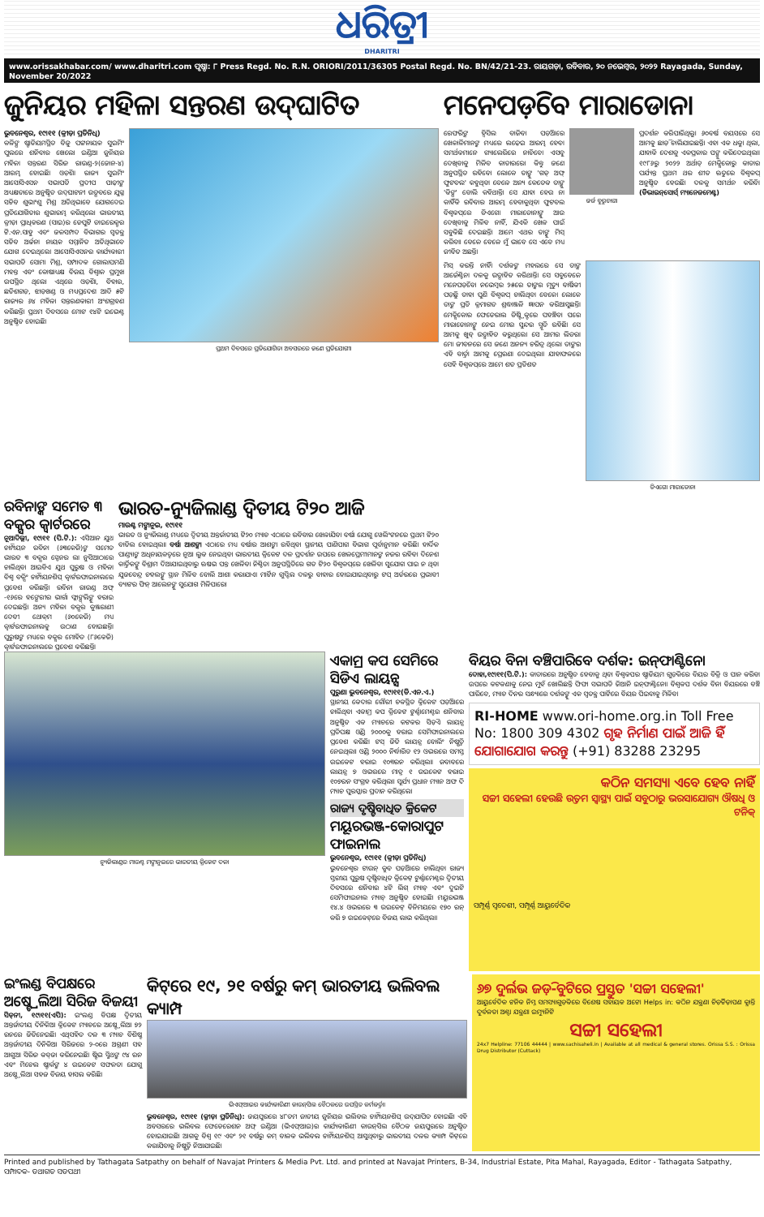ଧରିତ୍ରୀ DHARITRI
www.orissakhabar.com/ www.dharitri.com ପୃଷ୍ଠା: ୮ Press Regd. No. R.N. ORIORI/2011/36305 Postal Regd. No. BN/42/21-23. ରାୟଗଡ଼ା, ରବିବାର, ୨୦ ନଭେମ୍ବର, ୨୦୨୨ Rayagada, Sunday, November 20/2022
ଜୁନିୟର ମହିଳା ସନ୍ତରଣ ଉଦ୍‌ଘାଟିତ
ଭୁବନେଶ୍ୱର, ୧୯।୧୧ (କ୍ରୀଡ଼ା ପ୍ରତିନିଧି)
କଳିଙ୍ଗ ଷ୍ଟାଡିୟମସ୍ଥିତ ବିଜୁ ପଟ୍ଟନାୟକ ସୁଇମିଂ ପୁଲରେ ଶନିବାର ଖେଲୋ ଇଣ୍ଡିଆ ଜୁନିୟର ମହିଳା ସନ୍ତରଣ ସିରିଜ ରାଉଣ୍ଡ-୨(ଜୋନ-୪) ଆରମ୍ଭ ହୋଇଛି। ଓଡ଼ିଶା ରାଜ୍ୟ ସୁଇମିଂ ଆସୋସିଏସନ ସଭାପତି ପ୍ରଦୀପ ପାଢ଼ୀଙ୍କ ଅଧ୍ୟକ୍ଷତାରେ ଅନୁଷ୍ଠିତ ଉଦ୍‌ଘାଟନୀ ଉତ୍ସବରେ ଯୁଗ୍ମ ସଚିବ ଶୁଭାଂଶୁ ମିଶ୍ର ଅତିଥିଭାବେ ଯୋଗଦେଇ ପ୍ରତିଯୋଗିତାର ଶୁଭାରମ୍ଭ କରିଥିଲେ। ଭାରତୀୟ କ୍ରୀଡ଼ା ପ୍ରାଧିକରଣ (ସାଇ)ର ଡେପୁଟି ଡାଇରେକ୍ଟର ଟି.ଏନ.ସାହୁ ଏବଂ ଜଳସମ୍ପଦ ବିଭାଗର ସ୍ୱତନ୍ତ୍ର ସଚିବ ଅର୍ଚ୍ଚନା ନାୟକ ସମ୍ମାନିତ ଅତିଥିଭାବେ ଯୋଗ ଦେଇଥିଲେ। ଆସୋସିଏସନର କାର୍ଯ୍ୟକାରୀ ସଭାପତି ସୋମା ମିଶ୍ର, ସମ୍ପାଦକ ଗୋଲାପମଣି ମହନ୍ତ ଏବଂ କୋଷାଧ୍ୟକ୍ଷ ବିଜୟ ବିଶ୍ୱାଳ ପ୍ରମୁଖ ଉପସ୍ଥିତ ଥିଲେ। ଏଥିରେ ଓଡ଼ିଶା, ବିହାର, ଛତିଶଗଡ଼, ଝାଡ଼ଖଣ୍ଡ ଓ ମଧ୍ୟପ୍ରଦେଶ ଆଦି ୫ଟି ରାଜ୍ୟର ୬୪ ମହିଳା ସନ୍ତରଣକାରୀ ଅଂଶଗ୍ରହଣ କରିଛନ୍ତି। ପ୍ରଥମ ଦିବସରେ ମୋଟ ୧୪ଟି ଇଭେଣ୍ଟ ଅନୁଷ୍ଠିତ ହୋଇଛି।
ପ୍ରଥମ ଦିବସରେ ପ୍ରତିଯୋଗିତା ଅବସରରେ ଜଣେ ପ୍ରତିଯୋଗୀ।
ମନେପଡ଼ିବେ ମାରାଡୋନା
ରେଫରିଙ୍କ ହ୍ୱିସିଲ ବାଜିବ। ପଡ଼ିଆରେ ଖେଳାଳିମାନଙ୍କ ମଧ୍ୟରେ ଲଢ଼େଇ ଆରମ୍ଭ ହେବ। ସମର୍ଥକମାନେ ଗ୍ୟାଲେରିରେ ନାଚିବେ। ଏସବୁ ଦେଖିବାକୁ ମିଳିବ କାତାରରେ। କିନ୍ତୁ ଜଣେ ଅନୁପସ୍ଥିତ ରହିବେ। ଲୋକେ ତାଙ୍କୁ 'ଗଡ୍ ଅଫ୍ ଫୁଟବଲ' କହୁଥିବା ବେଳେ ଅନ୍ୟ କେତେକ ତାଙ୍କୁ 'କିଙ୍ଗ' ବୋଲି କହିଥାନ୍ତି। ସେ ଯାହା ହେଉ ନା କାହିଁକି ରବିବାର ଆରମ୍ଭ ହେବାକୁଥିବା ଫୁଟବଲ ବିଶ୍ୱକପ୍‌ରେ ଡିଏଗୋ ମାରାଡୋନାଙ୍କୁ ଆଉ ଦେଖିବାକୁ ମିଳିବ ନାହିଁ, ଯିଏକି ଖେଳ ପାଇଁ ସବୁକିଛି ଦେଇଛନ୍ତି। ଆମେ ଏଥର ତାଙ୍କୁ ମିସ୍ କରିବା। ବେଳେ ବେଳେ ମୁଁ ଭାବେ ସେ ଏବେ ମଧ୍ୟ ଜୀବିତ ଅଛନ୍ତି।
ଜର୍ଜ ବୁରୁଚାଗା
ପ୍ରଦର୍ଶନ କରିପାରିଥିଲୁ। ୬୦ବର୍ଷ ବୟସରେ ସେ ଆମକୁ ଛାଡ଼ି ଚାଲିଯାଇଛନ୍ତି। ଏହା ଏକ ଧକ୍କା ଥିଲା, ଯାହାକି ଦେଶକୁ ଏକପ୍ରକାର ପଙ୍ଗୁ କରିଦେଇଥିଲା। ୧୯୮୬ରୁ ୨୦୨୨ ଅର୍ଥାତ୍ ମେକ୍ସିକୋରୁ କାତାର ପର୍ଯ୍ୟନ୍ତ ପ୍ରଥମ ଥର ଶୀତ ଋତୁରେ ବିଶ୍ୱକପ୍ ଅନୁଷ୍ଠିତ ହେଉଛି। ଦଳକୁ ସମର୍ଥନ କରିବି। (ଡିଭାଇନ୍‌ସୋର୍ସ୍ ମ୍ୟାନେଜମେଣ୍ଟ)
ମିସ୍ କରନ୍ତି ନାହିଁ। ଦର୍ଶକଙ୍କ ମହଲରେ ସେ ତାଙ୍କ ଆର୍ଜେଣ୍ଟିନା ଦଳକୁ ଉତ୍ସାହିତ କରିଥାନ୍ତି। ସେ ସବୁବେଳେ ମନେପଡ଼ିବେ। ନଭେମ୍ବର ୨୫ରେ ତାଙ୍କର ମୃତ୍ୟୁ ବାର୍ଷିକୀ ପଡ଼ୁଛି ତାହା ପୁଣି ବିଶ୍ୱକପ୍ ଚାଲିଥିବା ବେଳେ। ଲୋକେ ତାଙ୍କ ପ୍ରତି କ୍ରମାଗତ ଶ୍ରଦ୍ଧାଞ୍ଜଳି ଜ୍ଞାପନ କରିଆସୁଛନ୍ତି। ମେକ୍ସିକୋର ଫେଡେରାଲ ଡିଷ୍ଟ୍ରିକ୍ଟରେ ପହଞ୍ଚିବା ପରେ ମାରାଡୋନାଙ୍କୁ ନେଇ ମୋର ସୁନ୍ଦର ସ୍ମୃତି ରହିଛି। ସେ ଆମକୁ ଖୁବ୍ ଉତ୍ସାହିତ କରୁଥିଲେ। ସେ ଆମର ଲିଡର। ମୋ ଜୀବନରେ ସେ ଜଣେ ଅନନ୍ୟ ଚରିତ୍ର ଥିଲେ। ତାଙ୍କର ଏହି ବାର୍ତ୍ତା ଆମକୁ ପ୍ରେରଣା ଦେଇଥିଲା। ଯାହାଫଳରେ ସେହି ବିଶ୍ୱକପ୍‌ରେ ଆମେ ଶତ ପ୍ରତିଶତ
ଡିଏଗୋ ମାରାଡୋନା
ରବିନାଙ୍କ ସମେତ ୩ ବକ୍ସର କ୍ୱାର୍ଟରରେ
ନୂଆଦିଲ୍ଲୀ, ୧୯।୧୧ (ପି.ଟି.): ଏସିଆନ ଯୁଥ ଚାମ୍ପିୟନ ରବିନା (୬୩କେଜି)ଙ୍କ ସମେତ ଭାରତ ୩ ବକ୍ସର ସ୍ପେନର ଲା ନୁସିଆଠାରେ ଚାଲିଥିବା ଆଇବିଏ ଯୁଥ ପୁରୁଷ ଓ ମହିଳା ବିଶ୍ୱ ବକ୍ସିଂ ଚାମ୍ପିୟନଶିପ୍ କ୍ୱାର୍ଟରଫାଇନାଲରେ ପ୍ରବେଶ କରିଛନ୍ତି। ରବିନା ରାଉଣ୍ଡ ଅଫ୍ -୧୬ରେ ହଙ୍ଗେରୀର ଭାର୍ଗା ଫ୍ଲାଙ୍ଗ୍‌ଲିଙ୍କୁ ହରାଇ ଦେଇଛନ୍ତି। ଅନ୍ୟ ମହିଳା ବକ୍ସର କୁଞ୍ଜରାଣୀ ଦେବୀ ଥୋକ୍‌ମ (୬୦କେଜି) ମଧ୍ୟ କ୍ୱାର୍ଟରଫାଇନାଲକୁ ଉଠାଣ ହୋଇଛନ୍ତି। ପୁରୁଷଙ୍କ ମଧ୍ୟରେ ବକ୍ସର ମୋହିତ (୮୬କେଜି) କ୍ୱାର୍ଟରଫାଇନାଲରେ ପ୍ରବେଶ କରିଛନ୍ତି।
ଭାରତ-ନ୍ୟୁଜିଲାଣ୍ଡ ଦ୍ୱିତୀୟ ଟି୨୦ ଆଜି
ମାଉଣ୍ଟ ମଙ୍ଗାନୁଇ, ୧୯।୧୧
ଭାରତ ଓ ନ୍ୟୁଜିଲାଣ୍ଡ ମଧ୍ୟରେ ଦ୍ୱିତୀୟ ଅନ୍ତର୍ଜାତୀୟ ଟି୨୦ ମ୍ୟାଚ ଏଠାରେ ରବିବାର ଖେଳାଯିବ। ବର୍ଷା ଯୋଗୁ ୱେଲିଂଟନରେ ପ୍ରଥମ ଟି୨୦ ବାତିଲ ହୋଇଥିଲା। ବର୍ଷା ଆଶଙ୍କା ଏଠାରେ ମଧ୍ୟ ବର୍ଷାର ଆଶଙ୍କା ରହିଥିବା ସ୍ଥାନୀୟ ପାଣିପାଗ ବିଭାଗ ପୂର୍ବାନୁମାନ କରିଛି। ହାର୍ଦ୍ଦିକ ପାଣ୍ଡ୍ୟାଙ୍କ ଅଧିନାୟକତ୍ୱରେ ନୂଆ ଲୁକ ନେଇଥିବା ଭାରତୀୟ କ୍ରିକେଟ ଦଳ ପ୍ରଦର୍ଶନ ଉପରେ ଖେଳପ୍ରେମୀମାନଙ୍କ ନଜର ରହିବ। ଦିନେଶ କାର୍ତ୍ତିକଙ୍କୁ ବିଶ୍ରାମ ଦିଆଯାଇଥିବାରୁ ଋଷଭ ପନ୍ତ ଖେଳିବା ନିଶ୍ଚିତ। ଅନୁପସ୍ଥିତିରେ ଗତ ଟି୨୦ ବିଶ୍ୱକପ୍‌ରେ ଖେଳିବା ସୁଯୋଗ ପାଇ ନ ଥିବା ଯୁଜବେନ୍ଦ୍ର ଚହଲଙ୍କୁ ସ୍ଥାନ ମିଳିବ ବୋଲି ଆଶା କରାଯାଏ। ମାର୍ଟିନ ଗୁପ୍ଟିଲ ଦଳରୁ ବାହାର ହୋଇଯାଇଥିବାରୁ ଟପ୍ ଅର୍ଡରରେ ପ୍ରଭାବୀ ବ୍ୟାଟର ଫିନ୍ ଆଲେନଙ୍କୁ ସୁଯୋଗ ମିଳିପାରେ।
ନ୍ୟୁଜିଲାଣ୍ଡର ମାଉଣ୍ଟ ମଙ୍ଗାନୁଇରେ ଭାରତୀୟ କ୍ରିକେଟ ଦଳ।
ଏକାମ୍ର କପ ସେମିରେ ସିଡିଏ ଲାୟନ୍ସ
ପୁରୁଣା ଭୁବନେଶ୍ୱର, ୧୯।୧୧(ଡି.ଏନ.ଏ.)
ସ୍ଥାନୀୟ କେଦାର ଗୌରୀ ଚକସ୍ଥିତ କ୍ରିକେଟ ପଡ଼ିଆରେ ଚାଲିଥିବା ଏକାମ୍ର କପ କ୍ରିକେଟ ଟୁର୍ଣ୍ଣାମେଣ୍ଟର ଶନିବାର ଅନୁଷ୍ଠିତ ଏକ ମ୍ୟାଚରେ କଟକର ସିଡ଼ିଏ ଲାୟନ୍ସ ପ୍ରତିପକ୍ଷ ଓ୍ୱିଣ୍ଡ ୨୦୦୦କୁ ହରାଇ ସେମିଫାଇନାଲରେ ପ୍ରବେଶ କରିଛି। ଟସ୍ ଜିତି ଲାୟନ୍ସ ବୋଲିଂ ନିଷ୍ପତ୍ତି ନେଇଥିଲା। ଓ୍ୱିଣ୍ଡ ୨୦୦୦ ନିର୍ଦ୍ଧାରିତ ୧୨ ଓଭରରେ ସମସ୍ତ ଉଇକେଟ ହରାଇ ୧୦୩ରନ କରିଥିଲା। ଜବାବରେ ଲାୟନ୍ସ ୭ ଓଭରରେ ମାତ୍ର ୧ ଉଇକେଟ ହରାଇ ୧୦୭ରନ ସଂଗ୍ରହ କରିଥିଲା। ସୂର୍ଯ୍ୟ ପ୍ରଧାନ ମ୍ୟାନ ଅଫ ଦି ମ୍ୟାଚ ପୁରସ୍କାର ପ୍ରଦାନ କରିଥିଲେ।
ରାଜ୍ୟ ଦୃଷ୍ଟିବାଧିତ କ୍ରିକେଟ
ମୟୂରଭଞ୍ଜ-କୋରାପୁଟ ଫାଇନାଲ
ଭୁବନେଶ୍ୱର, ୧୯।୧୧ (କ୍ରୀଡ଼ା ପ୍ରତିନିଧି)
ଭୁବନେଶ୍ୱର ଟାଉନ୍ କ୍ଲବ ପଡ଼ିଆରେ ଚାଲିଥିବା ରାଜ୍ୟ ସ୍ତରୀୟ ପୁରୁଷ ଦୃଷ୍ଟିବାଧିତ କ୍ରିକେଟ୍ ଟୁର୍ଣ୍ଣାମେଣ୍ଟର ଦ୍ୱିତୀୟ ଦିବସରେ ଶନିବାର ୪ଟି ଲିଗ୍ ମ୍ୟାଚ୍ ଏବଂ ଦୁଇଟି ସେମିଫାଇନାଲ ମ୍ୟାଚ୍ ଅନୁଷ୍ଠିତ ହୋଇଛି। ମୟୂରଭଞ୍ଜ ୧୪.୪ ଓଭରରେ ୩ ଉଇକେଟ୍ ବିନିମୟରେ ୧୭୦ ରନ୍ କରି ୭ ଉଇକେଟ୍‌ରେ ବିଜୟ ଲାଭ କରିଥିଲା।
ବିୟର ବିନା ବଞ୍ଚିପାରିବେ ଦର୍ଶକ: ଇନ୍‌ଫାଣ୍ଟିନୋ
ଦୋହା,୧୯।୧୧(ପି.ଟି.): କାତାରରେ ଅନୁଷ୍ଠିତ ହେବାକୁ ଥିବା ବିଶ୍ୱକପର ଷ୍ଟାଡିୟମ ଗୁଡ଼ିକରେ ବିୟର ବିକ୍ରି ଓ ପାନ କରିବା ଉପରେ କଟକଣାକୁ ନେଇ ମୁହଁ ଖୋଲିଛନ୍ତି ଫିଫା ସଭାପତି ଜିଆନି ଇନ୍‌ଫାଣ୍ଟିନୋ। ବିଶ୍ୱକପ ଦର୍ଶକ ବିନା ବିୟରରେ ବଞ୍ଚି ପାରିବେ, ମ୍ୟାଚ ଦିନର ସନ୍ଧ୍ୟାରେ ଦର୍ଶକଙ୍କୁ ଏକ ସ୍ୱତନ୍ତ୍ର ପାର୍ଟିରେ ବିୟର ପିଇବାକୁ ମିଳିବ।
RI-HOME www.ori-home.org.in Toll Free No: 1800 309 4302 ଗୃହ ନିର୍ମାଣ ପାଇଁ ଆଜି ହିଁ ଯୋଗାଯୋଗ କରନ୍ତୁ (+91) 83288 23295
କଠିନ ସମସ୍ୟା ଏବେ ହେବ ନାହିଁ
ସଚ୍ଚୀ ସହେଲୀ ହେଉଛି ଉତ୍ତମ ସ୍ୱାସ୍ଥ୍ୟ ପାଇଁ ସବୁଠାରୁ ଭରସାଯୋଗ୍ୟ ଔଷଧି ଓ ଟନିକ୍
ସମ୍ପୂର୍ଣ୍ଣ ସ୍ୱଦେଶୀ, ସମ୍ପୂର୍ଣ୍ଣ ଆୟୁର୍ବେଦିକ
ଇଂଲଣ୍ଡ ବିପକ୍ଷରେ ଅଷ୍ଟ୍ରେଲିଆ ସିରିଜ ବିଜୟୀ
ସିଡ୍‌ନୀ, ୧୯।୧୧(ଏପି): ଇଂଲଣ୍ଡ ବିପକ୍ଷ ଦ୍ୱିତୀୟ ଅନ୍ତର୍ଜାତୀୟ ଦିନିକିଆ କ୍ରିକେଟ ମ୍ୟାଚରେ ଅଷ୍ଟ୍ରେଲିଆ ୭୨ ରନରେ ଜିତିନେଇଛି। ଏଥିସହିତ ଦଳ ୩ ମ୍ୟାଚ ବିଶିଷ୍ଟ ଅନ୍ତର୍ଜାତୀୟ ଦିନିକିଆ ସିରିଜରେ ୨-୦ରେ ଅଗ୍ରଣୀ ସହ ଆଗୁଆ ସିରିଜ କବ୍‌ଜା କରିନେଇଛି। ଷ୍ଟିଭ ସ୍ମିଥଙ୍କ ୯୪ ରନ ଏବଂ ମିଚେଲ ଷ୍ଟାର୍କଙ୍କ ୪ ଉଇକେଟ ସଫଳତା ଯୋଗୁ ଅଷ୍ଟ୍ରେଲିଆ ସହଜ ବିଜୟ ହାସଲ କରିଛି।
କିଟ୍‌ରେ ୧୯, ୨୧ ବର୍ଷରୁ କମ୍ ଭାରତୀୟ ଭଲିବଲ କ୍ୟାମ୍ପ
ଭିଏଫ୍‌ଆଇର କାର୍ଯ୍ୟକାରିଣୀ କାଉନ୍‌ସିଲ ବୈଠକରେ ଉପସ୍ଥିତ କର୍ମକର୍ତ୍ତା।
ଭୁବନେଶ୍ୱର, ୧୯।୧୧ (କ୍ରୀଡ଼ା ପ୍ରତିନିଧି): ଜୟପୁରରେ ୪୮ତମ ଜାତୀୟ ଜୁନିୟର ଭଲିବଲ ଚାମ୍ପିୟନଶିପ୍ ଉଦ୍‌ଯାପିତ ହୋଇଛି। ଏହି ଅବସରରେ ଭଲିବଲ ଫେଡେରେଶନ ଅଫ୍ ଇଣ୍ଡିଆ (ଭିଏଫ୍‌ଆଇ)ର କାର୍ଯ୍ୟକାରିଣୀ କାଉନ୍‌ସିଲ ବୈଠକ ଜୟପୁରରେ ଅନୁଷ୍ଠିତ ହୋଇଯାଇଛି। ଆଗକୁ ବିଶ୍ୱ ୧୯ ଏବଂ ୨୧ ବର୍ଷରୁ କମ୍ ବାଳକ ଭଲିବଲ ଚାମ୍ପିୟନଶିପ୍ ଆସୁଥିବାରୁ ଭାରତୀୟ ଦଳର କ୍ୟାମ୍ପ କିଟ୍‌ରେ କରାଯିବାକୁ ନିଷ୍ପତ୍ତି ନିଆଯାଇଛି।
୬୭ ଦୁର୍ଲଭ ଜଡ଼ି-ବୁଟିରେ ପ୍ରସ୍ତୁତ 'ସଚ୍ଚୀ ସହେଲୀ'
ଆୟୁର୍ବେଦିକ ଟନିକ ନିମ୍ନ ସମସ୍ୟାଗୁଡ଼ିକରେ ବିଶେଷ ସହାୟକ ଅଟେ। Helps in: କଠିନ ଯନ୍ତ୍ରଣା ଚିଡ଼ିଚିଡ଼ାପଣ କ୍ଳାନ୍ତି ଦୁର୍ବଳତା ଅଣ୍ଟା ଯନ୍ତ୍ରଣା ଇମ୍ୟୁନିଟି
ସଚ୍ଚୀ ସହେଲୀ
24x7 Helpline: 77106 44444 | www.sachisaheli.in | Available at all medical & general stores. Orissa S.S. : Orissa Drug Distributor (Cuttack)
Printed and published by Tathagata Satpathy on behalf of Navajat Printers & Media Pvt. Ltd. and printed at Navajat Printers, B-34, Industrial Estate, Pita Mahal, Rayagada, Editor - Tathagata Satpathy, ସମ୍ପାଦକ- ତଥାଗତ ସତପଥୀ